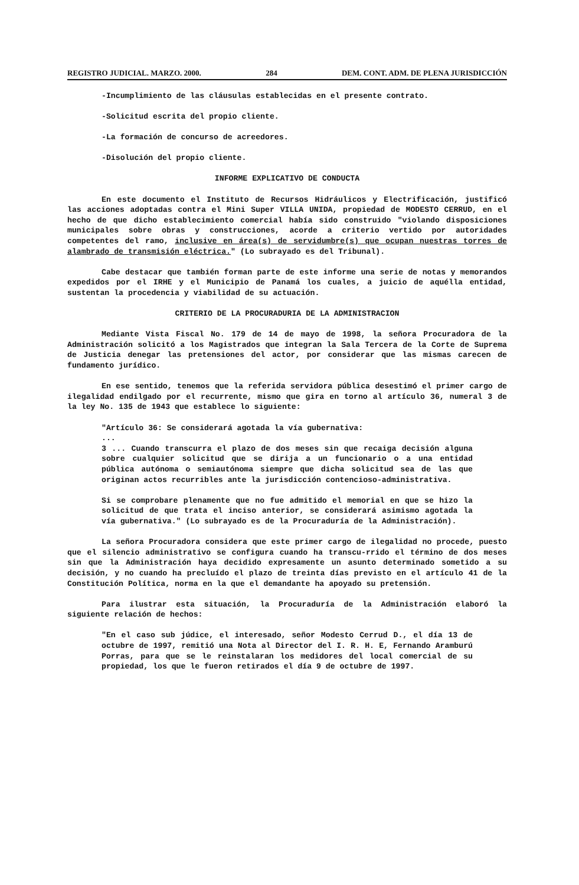REGISTRO JUDICIAL. MARZO. 2000. 284 DEM. CONT. ADM. DE PLENA JURISDICCIÓN
-Incumplimiento de las cláusulas establecidas en el presente contrato.
-Solicitud escrita del propio cliente.
-La formación de concurso de acreedores.
-Disolución del propio cliente.
INFORME EXPLICATIVO DE CONDUCTA
En este documento el Instituto de Recursos Hidráulicos y Electrificación, justificó las acciones adoptadas contra el Mini Super VILLA UNIDA, propiedad de MODESTO CERRUD, en el hecho de que dicho establecimiento comercial había sido construido "violando disposiciones municipales sobre obras y construcciones, acorde a criterio vertido por autoridades competentes del ramo, inclusive en área(s) de servidumbre(s) que ocupan nuestras torres de alambrado de transmisión eléctrica." (Lo subrayado es del Tribunal).
Cabe destacar que también forman parte de este informe una serie de notas y memorandos expedidos por el IRHE y el Municipio de Panamá los cuales, a juicio de aquélla entidad, sustentan la procedencia y viabilidad de su actuación.
CRITERIO DE LA PROCURADURIA DE LA ADMINISTRACION
Mediante Vista Fiscal No. 179 de 14 de mayo de 1998, la señora Procuradora de la Administración solicitó a los Magistrados que integran la Sala Tercera de la Corte de Suprema de Justicia denegar las pretensiones del actor, por considerar que las mismas carecen de fundamento jurídico.
En ese sentido, tenemos que la referida servidora pública desestimó el primer cargo de ilegalidad endilgado por el recurrente, mismo que gira en torno al artículo 36, numeral 3 de la ley No. 135 de 1943 que establece lo siguiente:
"Artículo 36: Se considerará agotada la vía gubernativa:
...
3 ... Cuando transcurra el plazo de dos meses sin que recaiga decisión alguna sobre cualquier solicitud que se dirija a un funcionario o a una entidad pública autónoma o semiautónoma siempre que dicha solicitud sea de las que originan actos recurribles ante la jurisdicción contencioso-administrativa.
Si se comprobare plenamente que no fue admitido el memorial en que se hizo la solicitud de que trata el inciso anterior, se considerará asimismo agotada la vía gubernativa." (Lo subrayado es de la Procuraduría de la Administración).
La señora Procuradora considera que este primer cargo de ilegalidad no procede, puesto que el silencio administrativo se configura cuando ha transcu-rrido el término de dos meses sin que la Administración haya decidido expresamente un asunto determinado sometido a su decisión, y no cuando ha precluído el plazo de treinta días previsto en el artículo 41 de la Constitución Política, norma en la que el demandante ha apoyado su pretensión.
Para ilustrar esta situación, la Procuraduría de la Administración elaboró la siguiente relación de hechos:
"En el caso sub júdice, el interesado, señor Modesto Cerrud D., el día 13 de octubre de 1997, remitió una Nota al Director del I. R. H. E, Fernando Aramburú Porras, para que se le reinstalaran los medidores del local comercial de su propiedad, los que le fueron retirados el día 9 de octubre de 1997.